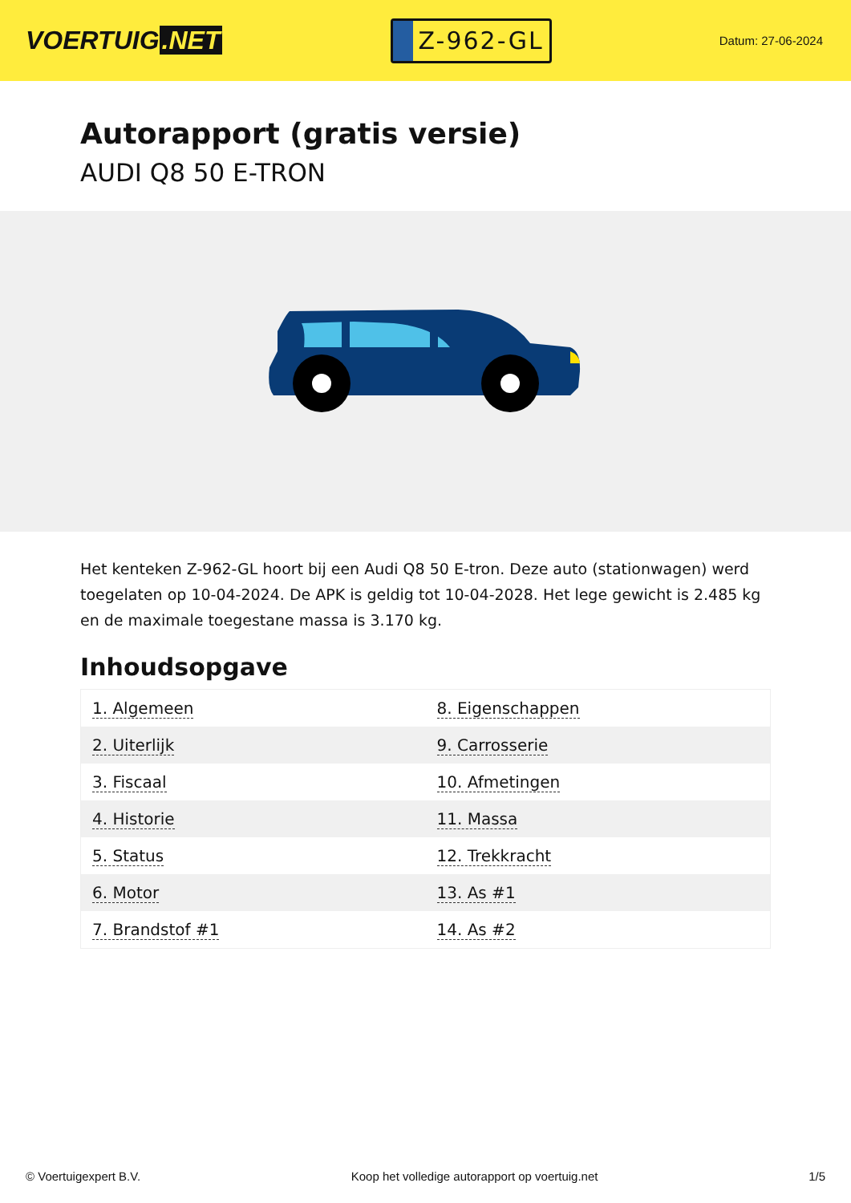VOERTUIG.NET
Z-962-GL
Datum: 27-06-2024
Autorapport (gratis versie)
AUDI Q8 50 E-TRON
Het kenteken Z-962-GL hoort bij een Audi Q8 50 E-tron. Deze auto (stationwagen) werd toegelaten op 10-04-2024. De APK is geldig tot 10-04-2028. Het lege gewicht is 2.485 kg en de maximale toegestane massa is 3.170 kg.
Inhoudsopgave
| 1. Algemeen | 8. Eigenschappen |
| 2. Uiterlijk | 9. Carrosserie |
| 3. Fiscaal | 10. Afmetingen |
| 4. Historie | 11. Massa |
| 5. Status | 12. Trekkracht |
| 6. Motor | 13. As #1 |
| 7. Brandstof #1 | 14. As #2 |
© Voertuigexpert B.V. Koop het volledige autorapport op voertuig.net 1/5